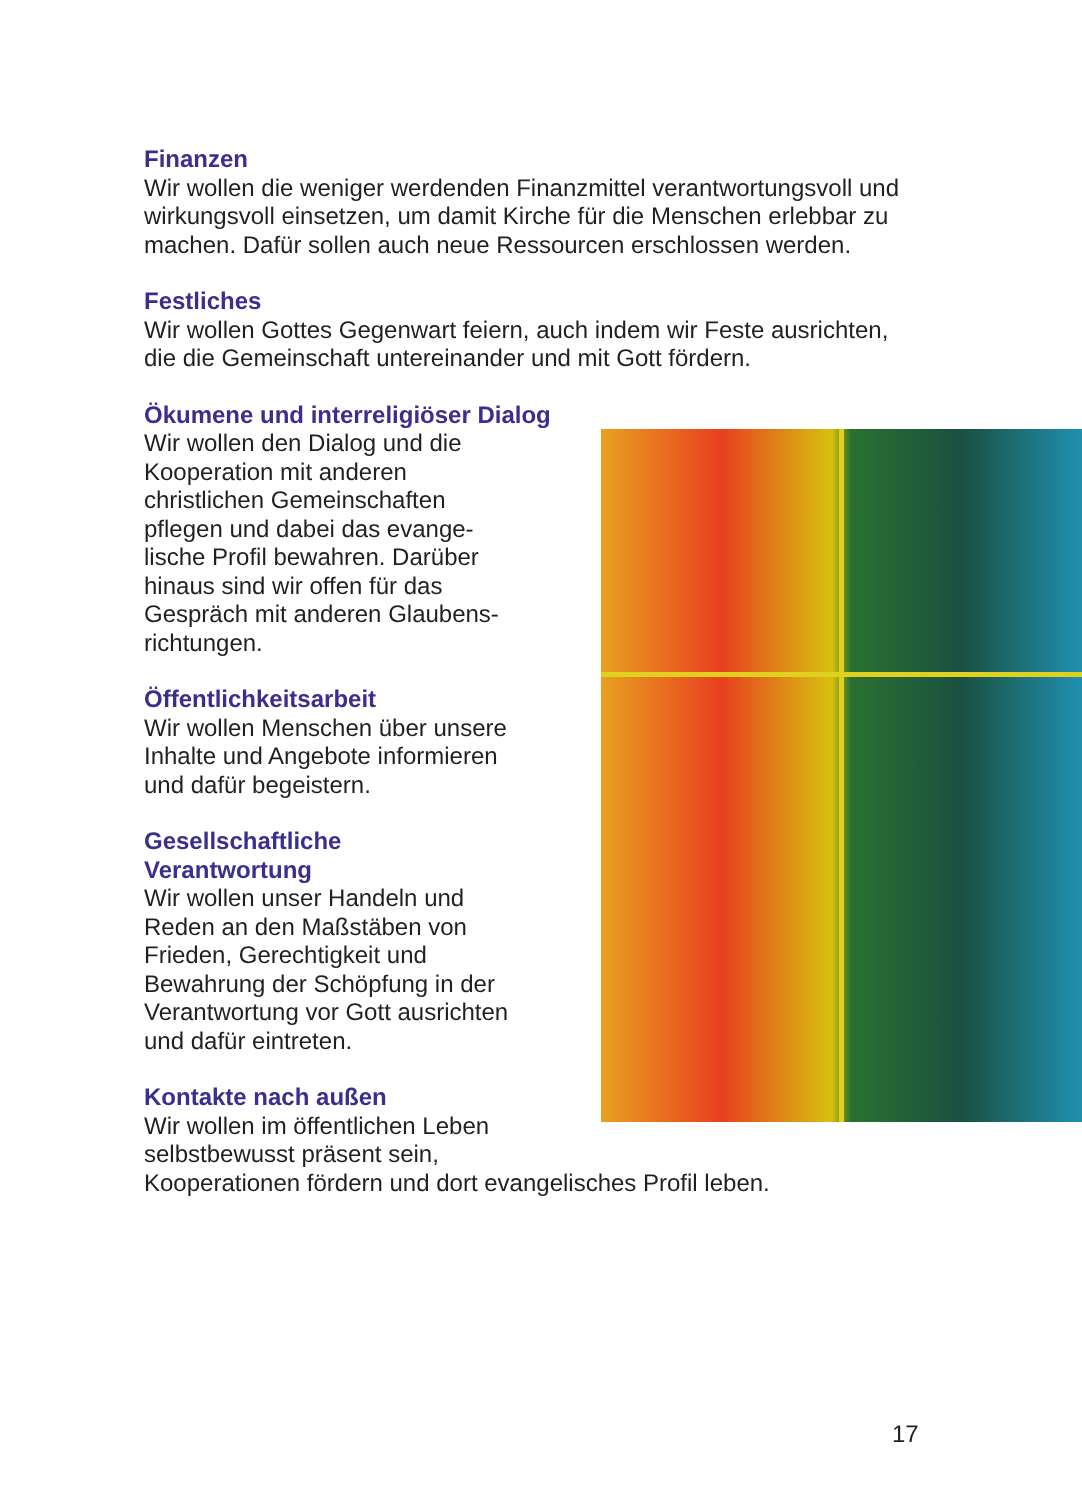Finanzen
Wir wollen die weniger werdenden Finanzmittel verantwortungsvoll und wirkungsvoll einsetzen, um damit Kirche für die Menschen erlebbar zu machen. Dafür sollen auch neue Ressourcen erschlossen werden.
Festliches
Wir wollen Gottes Gegenwart feiern, auch indem wir Feste ausrichten, die die Gemeinschaft untereinander und mit Gott fördern.
Ökumene und interreligiöser Dialog
Wir wollen den Dialog und die
Kooperation mit anderen
christlichen Gemeinschaften
pflegen und dabei das evange-
lische Profil bewahren. Darüber
hinaus sind wir offen für das
Gespräch mit anderen Glaubens-
richtungen.
Öffentlichkeitsarbeit
Wir wollen Menschen über unsere
Inhalte und Angebote informieren
und dafür begeistern.
Gesellschaftliche
Verantwortung
Wir wollen unser Handeln und
Reden an den Maßstäben von
Frieden, Gerechtigkeit und
Bewahrung der Schöpfung in der
Verantwortung vor Gott ausrichten
und dafür eintreten.
Kontakte nach außen
Wir wollen im öffentlichen Leben
selbstbewusst präsent sein,
Kooperationen fördern und dort evangelisches Profil leben.
17